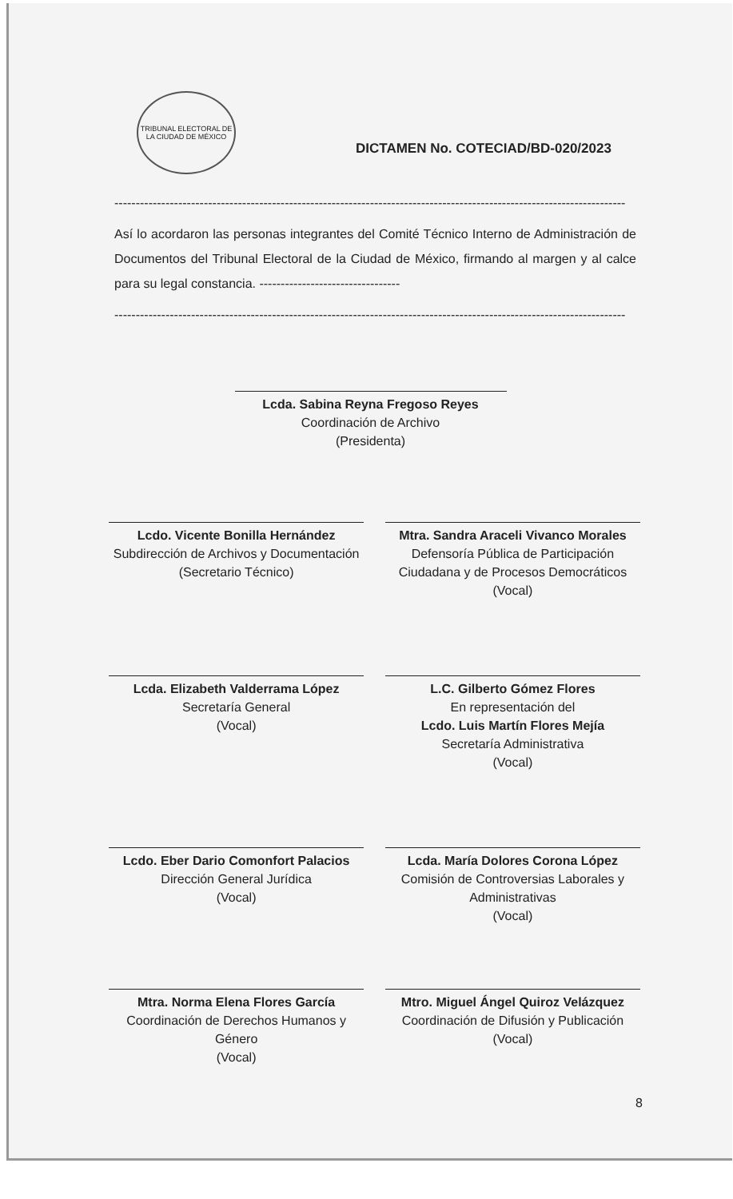TRIBUNAL ELECTORAL DE LA CIUDAD DE MÉXICO
DICTAMEN No. COTECIAD/BD-020/2023
------------------------------------------------------------------------------------------------------------------------
Así lo acordaron las personas integrantes del Comité Técnico Interno de Administración de Documentos del Tribunal Electoral de la Ciudad de México, firmando al margen y al calce para su legal constancia. ---------------------------------
------------------------------------------------------------------------------------------------------------------------
Lcda. Sabina Reyna Fregoso Reyes
Coordinación de Archivo
(Presidenta)
Lcdo. Vicente Bonilla Hernández
Subdirección de Archivos y Documentación
(Secretario Técnico)
Mtra. Sandra Araceli Vivanco Morales
Defensoría Pública de Participación Ciudadana y de Procesos Democráticos
(Vocal)
Lcda. Elizabeth Valderrama López
Secretaría General
(Vocal)
L.C. Gilberto Gómez Flores
En representación del
Lcdo. Luis Martín Flores Mejía
Secretaría Administrativa
(Vocal)
Lcdo. Eber Dario Comonfort Palacios
Dirección General Jurídica
(Vocal)
Lcda. María Dolores Corona López
Comisión de Controversias Laborales y Administrativas
(Vocal)
Mtra. Norma Elena Flores García
Coordinación de Derechos Humanos y Género
(Vocal)
Mtro. Miguel Ángel Quiroz Velázquez
Coordinación de Difusión y Publicación
(Vocal)
8